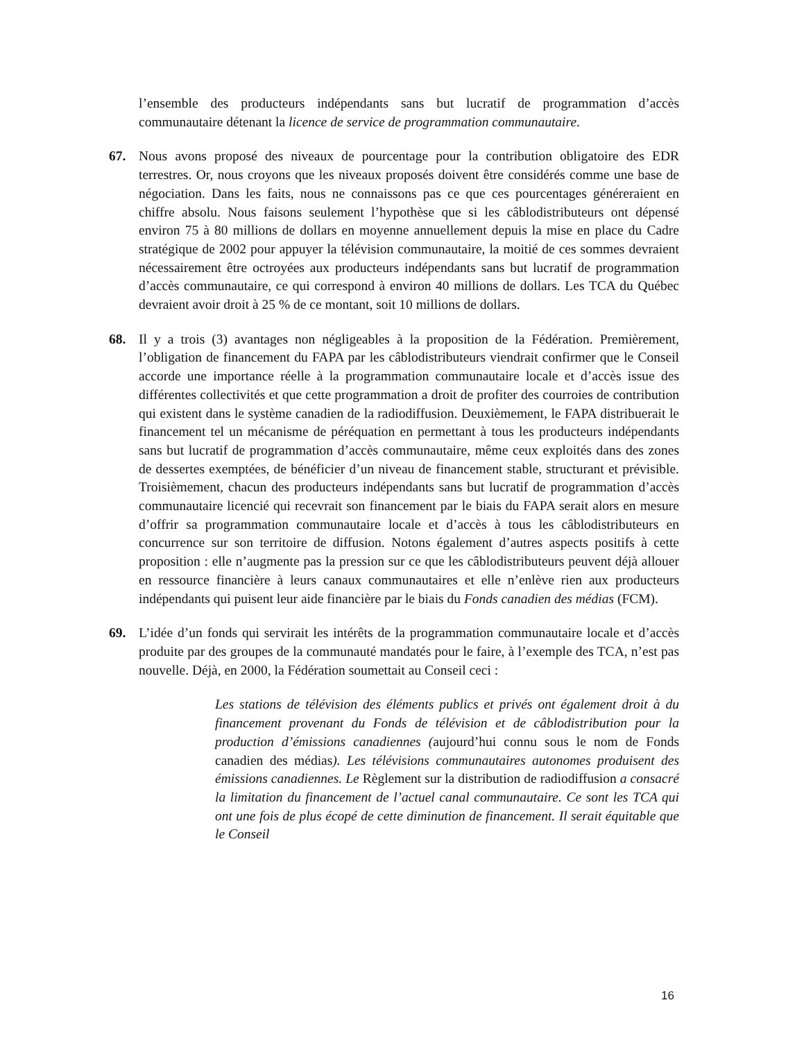l’ensemble des producteurs indépendants sans but lucratif de programmation d’accès communautaire détenant la licence de service de programmation communautaire.
67. Nous avons proposé des niveaux de pourcentage pour la contribution obligatoire des EDR terrestres. Or, nous croyons que les niveaux proposés doivent être considérés comme une base de négociation. Dans les faits, nous ne connaissons pas ce que ces pourcentages généreraient en chiffre absolu. Nous faisons seulement l’hypothèse que si les câblodistributeurs ont dépensé environ 75 à 80 millions de dollars en moyenne annuellement depuis la mise en place du Cadre stratégique de 2002 pour appuyer la télévision communautaire, la moitié de ces sommes devraient nécessairement être octroyées aux producteurs indépendants sans but lucratif de programmation d’accès communautaire, ce qui correspond à environ 40 millions de dollars. Les TCA du Québec devraient avoir droit à 25 % de ce montant, soit 10 millions de dollars.
68. Il y a trois (3) avantages non négligeables à la proposition de la Fédération. Premièrement, l’obligation de financement du FAPA par les câblodistributeurs viendrait confirmer que le Conseil accorde une importance réelle à la programmation communautaire locale et d’accès issue des différentes collectivités et que cette programmation a droit de profiter des courroies de contribution qui existent dans le système canadien de la radiodiffusion. Deuxièmement, le FAPA distribuerait le financement tel un mécanisme de péréquation en permettant à tous les producteurs indépendants sans but lucratif de programmation d’accès communautaire, même ceux exploités dans des zones de dessertes exemptées, de bénéficier d’un niveau de financement stable, structurant et prévisible. Troisièmement, chacun des producteurs indépendants sans but lucratif de programmation d’accès communautaire licencié qui recevrait son financement par le biais du FAPA serait alors en mesure d’offrir sa programmation communautaire locale et d’accès à tous les câblodistributeurs en concurrence sur son territoire de diffusion. Notons également d’autres aspects positifs à cette proposition : elle n’augmente pas la pression sur ce que les câblodistributeurs peuvent déjà allouer en ressource financière à leurs canaux communautaires et elle n’enlève rien aux producteurs indépendants qui puisent leur aide financière par le biais du Fonds canadien des médias (FCM).
69. L’idée d’un fonds qui servirait les intérêts de la programmation communautaire locale et d’accès produite par des groupes de la communauté mandatés pour le faire, à l’exemple des TCA, n’est pas nouvelle. Déjà, en 2000, la Fédération soumettait au Conseil ceci :
Les stations de télévision des éléments publics et privés ont également droit à du financement provenant du Fonds de télévision et de câblodistribution pour la production d’émissions canadiennes (aujourd’hui connu sous le nom de Fonds canadien des médias). Les télévisions communautaires autonomes produisent des émissions canadiennes. Le Règlement sur la distribution de radiodiffusion a consacré la limitation du financement de l’actuel canal communautaire. Ce sont les TCA qui ont une fois de plus écopé de cette diminution de financement. Il serait équitable que le Conseil
16